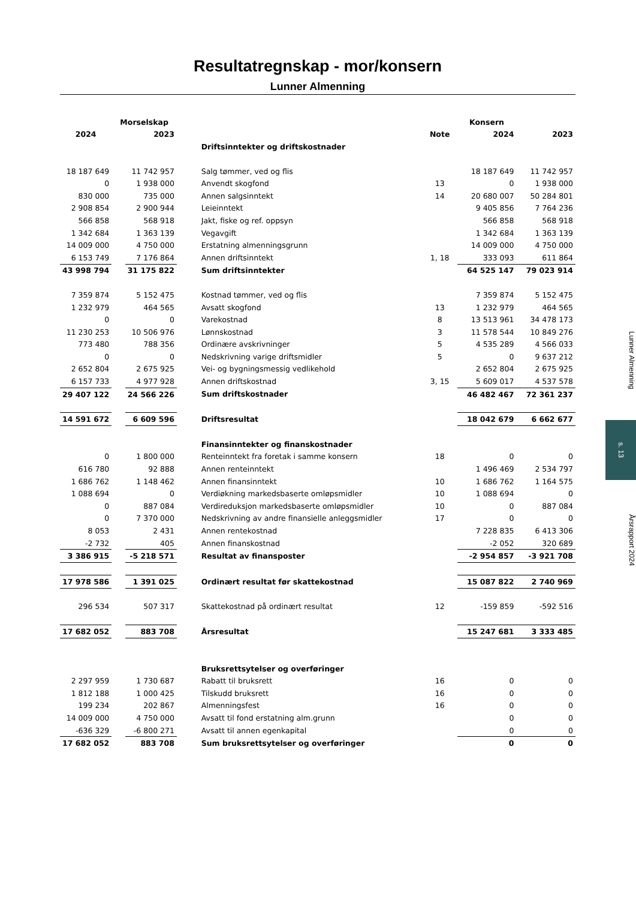Resultatregnskap - mor/konsern
Lunner Almenning
| | Morselskap | | | | | Konsern | |
| --- | --- | --- | --- | --- | --- | --- | --- |
| 2024 | | 2023 | | | Note | 2024 | 2023 |
| | | | | Driftsinntekter og driftskostnader | | | |
| 18 187 649 | | 11 742 957 | | Salg tømmer, ved og flis | | 18 187 649 | 11 742 957 |
| 0 | | 1 938 000 | | Anvendt skogfond | 13 | 0 | 1 938 000 |
| 830 000 | | 735 000 | | Annen salgsinntekt | 14 | 20 680 007 | 50 284 801 |
| 2 908 854 | | 2 900 944 | | Leieinntekt | | 9 405 856 | 7 764 236 |
| 566 858 | | 568 918 | | Jakt, fiske og ref. oppsyn | | 566 858 | 568 918 |
| 1 342 684 | | 1 363 139 | | Vegavgift | | 1 342 684 | 1 363 139 |
| 14 009 000 | | 4 750 000 | | Erstatning almenningsgrunn | | 14 009 000 | 4 750 000 |
| 6 153 749 | | 7 176 864 | | Annen driftsinntekt | 1, 18 | 333 093 | 611 864 |
| 43 998 794 | | 31 175 822 | | Sum driftsinntekter | | 64 525 147 | 79 023 914 |
| 7 359 874 | | 5 152 475 | | Kostnad tømmer, ved og flis | | 7 359 874 | 5 152 475 |
| 1 232 979 | | 464 565 | | Avsatt skogfond | 13 | 1 232 979 | 464 565 |
| 0 | | 0 | | Varekostnad | 8 | 13 513 961 | 34 478 173 |
| 11 230 253 | | 10 506 976 | | Lønnskostnad | 3 | 11 578 544 | 10 849 276 |
| 773 480 | | 788 356 | | Ordinære avskrivninger | 5 | 4 535 289 | 4 566 033 |
| 0 | | 0 | | Nedskrivning varige driftsmidler | 5 | 0 | 9 637 212 |
| 2 652 804 | | 2 675 925 | | Vei- og bygningsmessig vedlikehold | | 2 652 804 | 2 675 925 |
| 6 157 733 | | 4 977 928 | | Annen driftskostnad | 3, 15 | 5 609 017 | 4 537 578 |
| 29 407 122 | | 24 566 226 | | Sum driftskostnader | | 46 482 467 | 72 361 237 |
| 14 591 672 | | 6 609 596 | | Driftsresultat | | 18 042 679 | 6 662 677 |
| | | | | Finansinntekter og finanskostnader | | | |
| 0 | | 1 800 000 | | Renteinntekt fra foretak i samme konsern | 18 | 0 | 0 |
| 616 780 | | 92 888 | | Annen renteinntekt | | 1 496 469 | 2 534 797 |
| 1 686 762 | | 1 148 462 | | Annen finansinntekt | 10 | 1 686 762 | 1 164 575 |
| 1 088 694 | | 0 | | Verdiøkning markedsbaserte omløpsmidler | 10 | 1 088 694 | 0 |
| 0 | | 887 084 | | Verdireduksjon markedsbaserte omløpsmidler | 10 | 0 | 887 084 |
| 0 | | 7 370 000 | | Nedskrivning av andre finansielle anleggsmidler | 17 | 0 | 0 |
| 8 053 | | 2 431 | | Annen rentekostnad | | 7 228 835 | 6 413 306 |
| -2 732 | | 405 | | Annen finanskostnad | | -2 052 | 320 689 |
| 3 386 915 | | -5 218 571 | | Resultat av finansposter | | -2 954 857 | -3 921 708 |
| 17 978 586 | | 1 391 025 | | Ordinært resultat før skattekostnad | | 15 087 822 | 2 740 969 |
| 296 534 | | 507 317 | | Skattekostnad på ordinært resultat | 12 | -159 859 | -592 516 |
| 17 682 052 | | 883 708 | | Årsresultat | | 15 247 681 | 3 333 485 |
| | | | | Bruksrettsytelser og overføringer | | | |
| 2 297 959 | | 1 730 687 | | Rabatt til bruksrett | 16 | 0 | 0 |
| 1 812 188 | | 1 000 425 | | Tilskudd bruksrett | 16 | 0 | 0 |
| 199 234 | | 202 867 | | Almenningsfest | 16 | 0 | 0 |
| 14 009 000 | | 4 750 000 | | Avsatt til fond erstatning alm.grunn | | 0 | 0 |
| -636 329 | | -6 800 271 | | Avsatt til annen egenkapital | | 0 | 0 |
| 17 682 052 | | 883 708 | | Sum bruksrettsytelser og overføringer | | 0 | 0 |
Lunner Almenning
s. 13
Årsrapport 2024